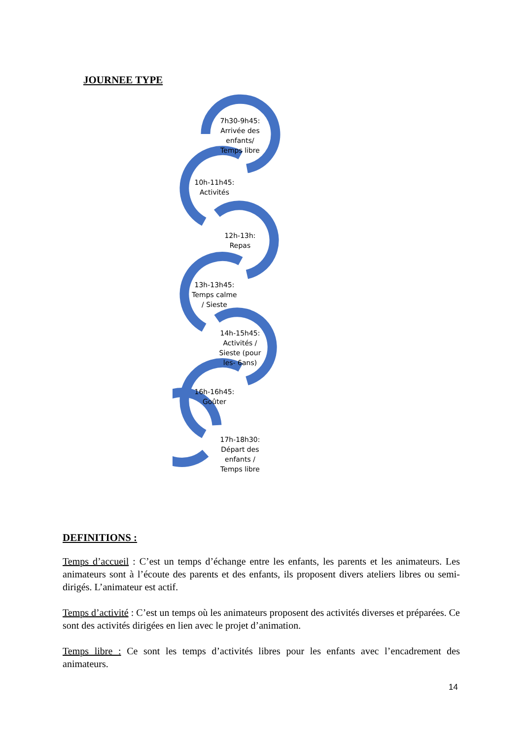JOURNEE TYPE
7h30-9h45: Arrivée des enfants/ Temps libre
10h-11h45: Activités
12h-13h: Repas
13h-13h45: Temps calme / Sieste
14h-15h45: Activités / Sieste (pour les- 6ans)
16h-16h45: Goûter
17h-18h30: Départ des enfants / Temps libre
DEFINITIONS :
Temps d’accueil : C’est un temps d’échange entre les enfants, les parents et les animateurs. Les animateurs sont à l’écoute des parents et des enfants, ils proposent divers ateliers libres ou semi-dirigés. L’animateur est actif.
Temps d’activité : C’est un temps où les animateurs proposent des activités diverses et préparées. Ce sont des activités dirigées en lien avec le projet d’animation.
Temps libre : Ce sont les temps d’activités libres pour les enfants avec l’encadrement des animateurs.
14